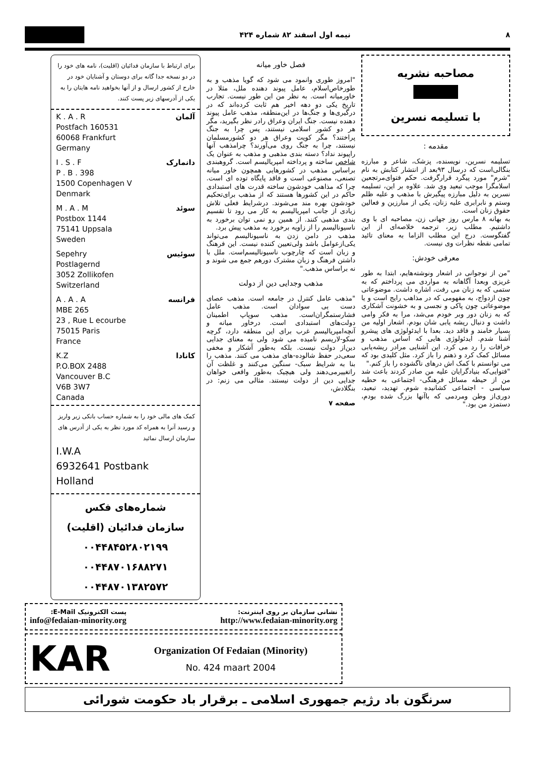۸ نیمه اول اسفند ۸۲ شماره ۴۲۴
مصاحبه نشریه
با تسلیمه نسرین
مقدمه :
تسلیمه نسرین، نویسنده، پزشک، شاعر و مبارزه بنگالی‌است که درسال ۹۳بعد از انتشار کتابش به نام "شرم" مورد پیگرد قرارگرفت. حکم فتوای‌مرتجعین اسلامگرا موجب تبعید وی شد. علاوه بر این، تسلیمه نسرین به دلیل مبارزه پیگیرش با مذهب و علیه ظلم وستم و نابرابری علیه زنان، یکی از مبارزین و فعالین حقوق زنان است.
به بهانه ۸ مارس روز جهانی زن، مصاحبه ای با وی داشتیم. مطلب زیر، ترجمه خلاصه‌ای از این گفتگوست. درج این مطلب الزاما به معنای تائید تمامی نقطه نظرات وی نیست.
معرفی خودش:
"من از نوجوانی در اشعار ونوشته‌هایم، ابتدا به طور غریزی وبعدا آگاهانه به مواردی می پرداختم که به ستمی که به زنان می رفت، اشاره داشت. موضوعاتی چون ازدواج، به مفهومی که در مذاهب رایج است و یا موضوعاتی چون پاکی و نجسی و به خشونت آشکاری که به زنان دور وبر خودم می‌شد، مرا به فکر وامی داشت و دنبال ریشه یابی شان بودم. اشعار اولیه من بسیار خامند و فاقد دید. بعدا با ایدئولوژی های پیشرو آشنا شدم. ایدئولوژی هایی که اساس مذهب و خرافات را رد می کرد. این آشنایی مرادر ریشه‌یابی مسائل کمک کرد و ذهنم را باز کرد. مثل کلیدی بود که می توانستم با کمک اش درهای ناگشوده را باز کنم."
"فتوایی‌که بنیادگرایان علیه من صادر کردند باعث شد من از حیطه مسائل فرهنگی- اجتماعی به حطیه سیاسی - اجتماعی کشانیده شوم. تهدید، تبعید، دوری‌از وطن ومردمی که باآنها بزرگ شده بودم، دستمزد من بود."
فصل خاور میانه
"امروز طوری وانمود می شود که گویا مذهب و به طورخاص‌اسلام، عامل پیوند دهنده ملل، مثلا در خاورمیانه است. به نظر من این طور نیست. تجارب تاریخ یکی دو دهه اخیر هم ثابت کرده‌اند که در درگیری‌ها و جنگ‌ها در این‌منطقه، مذهب عامل پیوند دهنده نیست. جنگ ایران وعراق رادر نظر بگیرید، مگر هر دو کشور اسلامی نیستند، پس چرا به جنگ پراختند؟ مگر کویت وعراق هر دو کشورمسلمان نیستند، چرا به جنگ روی می‌آورند؟ چرامذهب آنها راپیوند نداد؟ دسته بندی مذهبی و مذهب به عنوان یک شاخص ساخته و پرداخته امپریالیسم است. گروهبندی براساس مذهب در کشورهایی همچون خاور میانه تصنعی، مصنوعی است و فاقد پایگاه توده ای است. چرا که مذاهب خودشون ساخته قدرت های استبدادی حاکم در این کشورها هستند که از مذهب برای‌تحکیم خودشون بهره مند می‌شوند. درشرایط فعلی تلاش زیادی از جانب امپریالیسم به کار می رود تا تقسیم بندی مذهبی کنند. از همین رو نمی توان برخورد به ناسیونالیسم را از زاویه برخورد به مذهب پیش برد.
مذهب در دامن زدن به ناسیونالیسم می‌تواند یکی‌ازعوامل باشد ولی‌تعیین کننده نیست. این فرهنگ و زبان است که چارچوب ناسیونالیسم‌است. ملل با داشتن فرهنگ و زبان مشترک دورهم جمع می شوند و نه براساس مذهب."
مذهب وجدایی دین از دولت
"مذهب عامل کنترل در جامعه است. مذهب عصای دست بی سوادان است. مذهب عامل فشارستمگران‌است. مذهب سوپاپ اطمینان دولت‌های استبدادی است. درخاور میانه و آنچه‌امپریالیسم غرب برای این منطقه دارد، گرچه سکو-لاریسم نامیده می شود ولی به معنای جدایی دین‌از دولت نیست. بلکه به‌طور آشکار و مخفی سعی‌در حفظ شالوده-های مذهب می کنند. مذهب را بنا به شرایط سبک- سنگین می‌کنند و غلظت آن راتغییرمی‌دهند ولی هیچیک به‌طور واقعی خواهان جدایی دین از دولت نیستند. مثالی می زنم: در بنگلادش،
صفحه ۷
برای ارتباط با سازمان فدائیان (اقلیت)، نامه های خود را در دو نسخه جدا گانه برای دوستان و آشنایان خود در خارج از کشور ارسال و از آنها بخواهید نامه هایتان را به یکی از آدرسهای زیر پست کنند.
آلمان K . A . R
Postfach 160531
60068 Frankfurt
Germany
دانمارک I . S . F
P . B . 398
1500 Copenhagen V
Denmark
سوئد M . A . M
Postbox 1144
75141 Uppsala
Sweden
سوئیس Sepehry
Postlagernd
3052 Zollikofen
Switzerland
فرانسه A . A . A
MBE 265
23 , Rue L ecourbe
75015 Paris
France
کانادا K.Z
P.O.BOX 2488
Vancouver B.C
V6B 3W7
Canada
کمک های مالی خود را به شماره حساب بانکی زیر واریز و رسید آنرا به همراه کد مورد نظر به یکی از آدرس های سازمان ارسال نمائید
I.W.A
6932641 Postbank
Holland
شماره‌های فکس
سازمان فدائیان (اقلیت)
۰۰۴۴۸۴۵۲۸۰۲۱۹۹
۰۰۴۴۸۷۰۱۶۸۸۲۷۱
۰۰۴۴۸۷۰۱۳۸۲۵۷۲
نشانی سازمان بر روی اینترنت:
http://www.fedaian-minority.org
پست الکترونیک E-Mail:
info@fedaian-minority.org
KAR
Organization Of Fedaian (Minority)
No. 424 maart 2004
سرنگون باد رژیم جمهوری اسلامی ـ برقرار باد حکومت شورائی